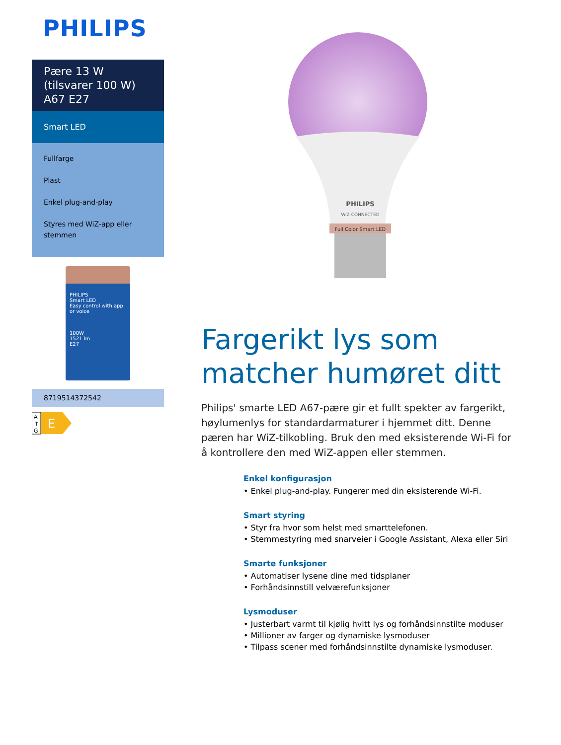PHILIPS
Pære 13 W (tilsvarer 100 W) A67 E27
Smart LED
Fullfarge
Plast
Enkel plug-and-play
Styres med WiZ-app eller stemmen
PHILIPS
Smart LED
Easy control with app or voice
100W
1521 lm
E27
8719514372542
A
↑
G
E
PHILIPS
WiZ CONNECTED
Full Color Smart LED
Fargerikt lys som matcher humøret ditt
Philips' smarte LED A67-pære gir et fullt spekter av fargerikt, høylumenlys for standardarmaturer i hjemmet ditt. Denne pæren har WiZ-tilkobling. Bruk den med eksisterende Wi-Fi for å kontrollere den med WiZ-appen eller stemmen.
Enkel konfigurasjon
• Enkel plug-and-play. Fungerer med din eksisterende Wi-Fi.
Smart styring
• Styr fra hvor som helst med smarttelefonen.
• Stemmestyring med snarveier i Google Assistant, Alexa eller Siri
Smarte funksjoner
• Automatiser lysene dine med tidsplaner
• Forhåndsinnstill velværefunksjoner
Lysmoduser
• Justerbart varmt til kjølig hvitt lys og forhåndsinnstilte moduser
• Millioner av farger og dynamiske lysmoduser
• Tilpass scener med forhåndsinnstilte dynamiske lysmoduser.